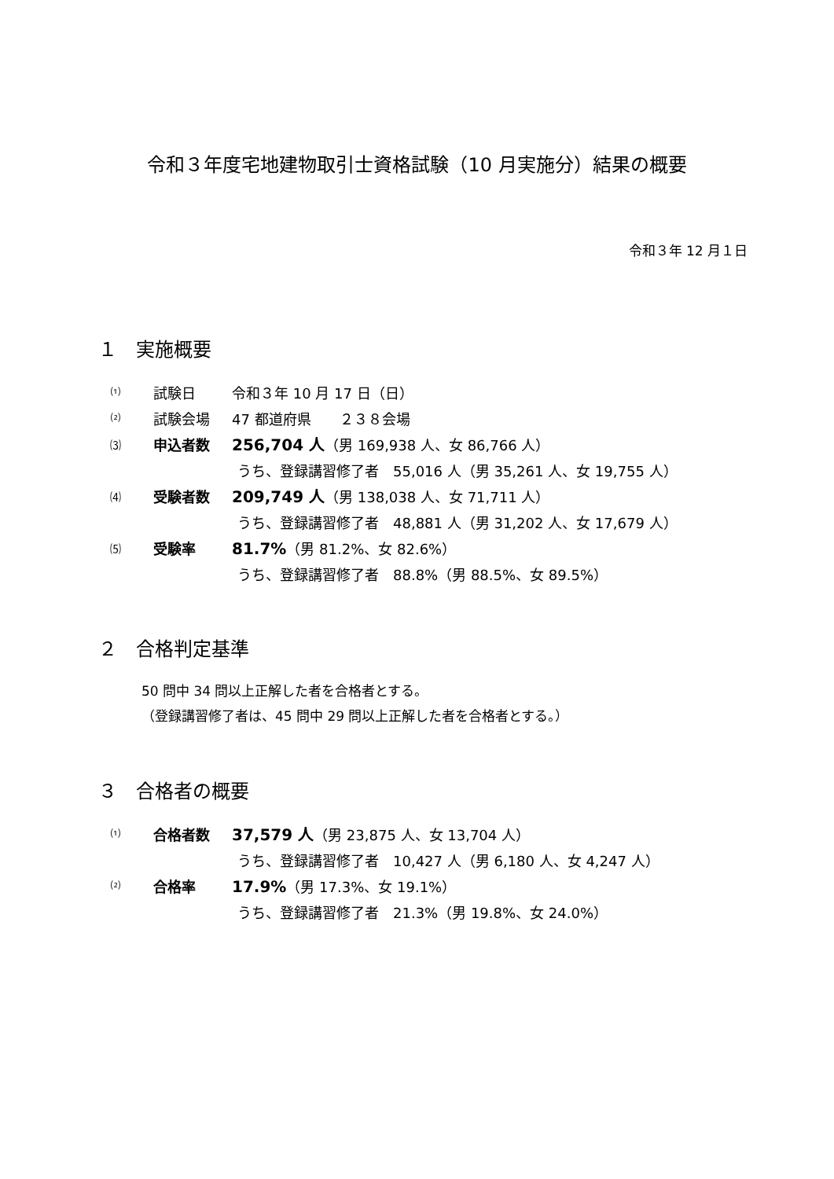令和３年度宅地建物取引士資格試験（10 月実施分）結果の概要
令和３年 12 月１日
１　実施概要
⑴ 試験日 令和３年 10 月 17 日（日）
⑵ 試験会場 47 都道府県　　２３８会場
⑶ 申込者数 256,704 人（男 169,938 人、女 86,766 人）
うち、登録講習修了者　55,016 人（男 35,261 人、女 19,755 人）
⑷ 受験者数 209,749 人（男 138,038 人、女 71,711 人）
うち、登録講習修了者　48,881 人（男 31,202 人、女 17,679 人）
⑸ 受験率 81.7%（男 81.2%、女 82.6%）
うち、登録講習修了者　88.8%（男 88.5%、女 89.5%）
２　合格判定基準
50 問中 34 問以上正解した者を合格者とする。
（登録講習修了者は、45 問中 29 問以上正解した者を合格者とする。）
３　合格者の概要
⑴ 合格者数 37,579 人（男 23,875 人、女 13,704 人）
うち、登録講習修了者　10,427 人（男 6,180 人、女 4,247 人）
⑵ 合格率 17.9%（男 17.3%、女 19.1%）
うち、登録講習修了者　21.3%（男 19.8%、女 24.0%）